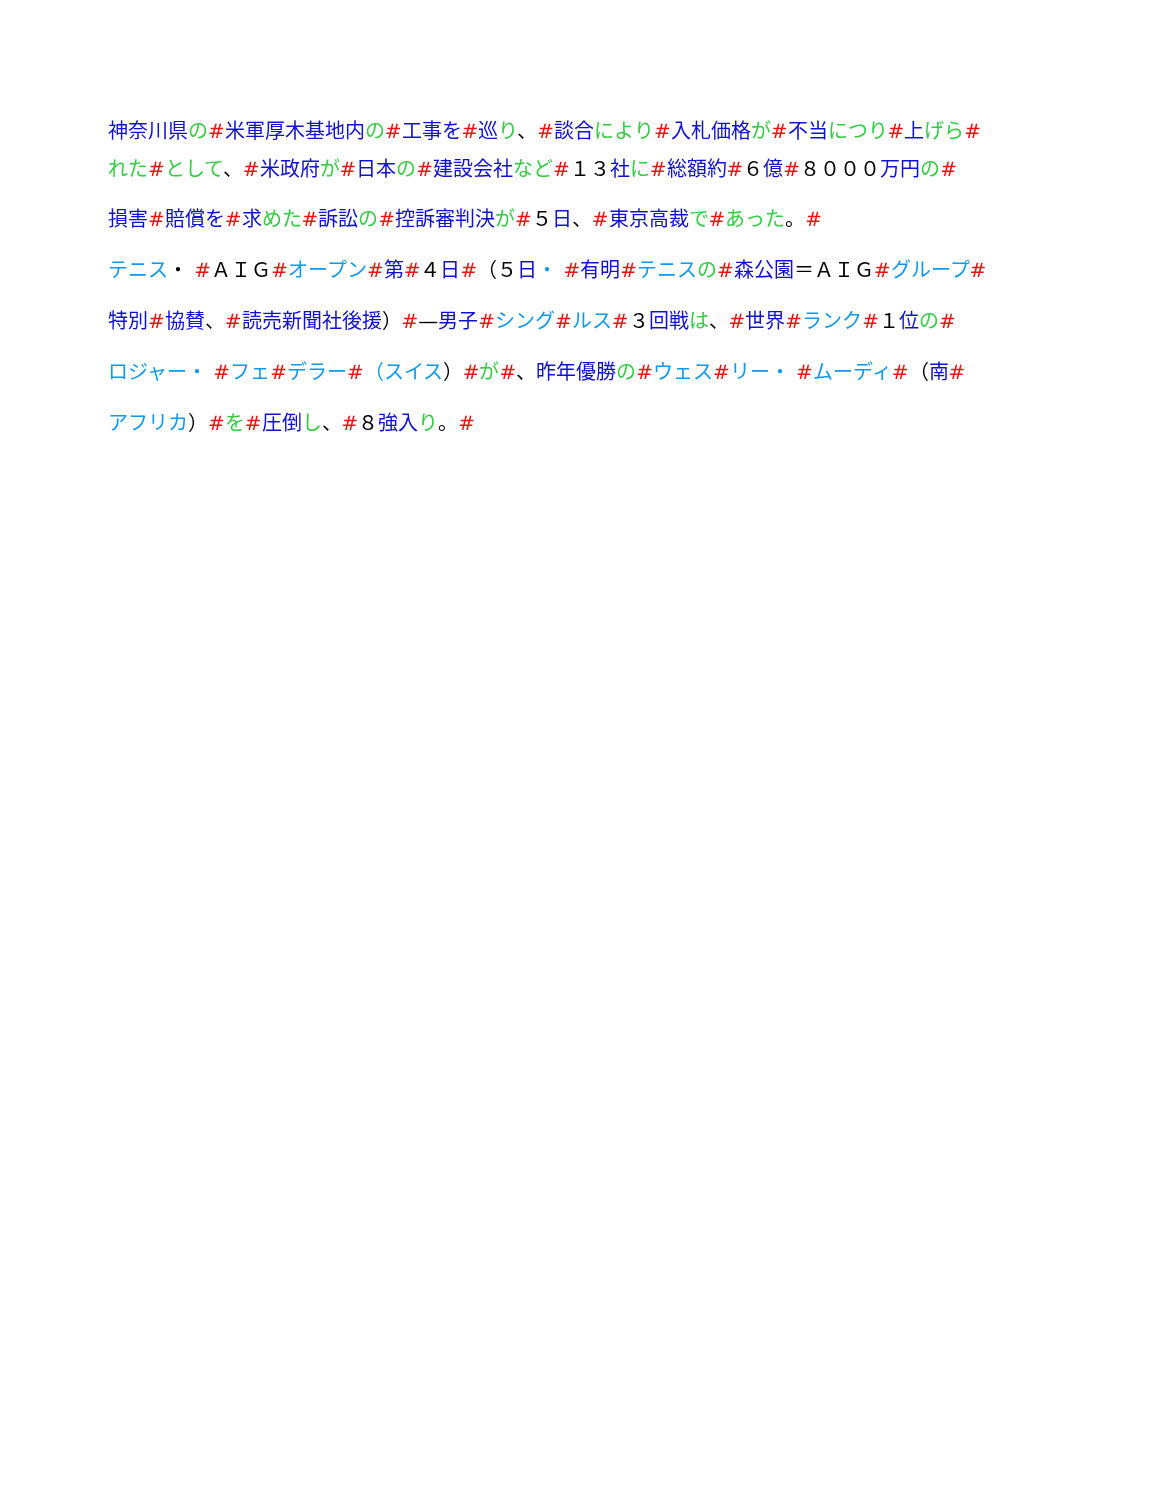神奈川県 の#米軍厚木基地内 の#工事を#巡り、#談合 により#入札価格 が#不当 につり#上げら#
れた#として、#米政府 が#日本 の#建設会社 など#１３ 社に#総額約#６ 億#８０００ 万円 の#
損害#賠償を#求めた#訴訟 の#控訴審判決 が#５ 日、#東京高裁 で#あった。#
テニス・ #ＡＩＧ#オープン#第#４ 日#（５ 日・ #有明#テニス の#森公園＝ＡＩＧ#グループ#
特別#協賛、#読売新聞社後援）#—男子#シング#ルス#３ 回戦 は、#世界#ランク#１ 位の#
ロジャー・ #フェ#デラー#（スイス）#が#、昨年優勝 の#ウェス#リー・ #ムーディ#（南#
アフリカ）#を#圧倒 し、#８ 強入 り。#